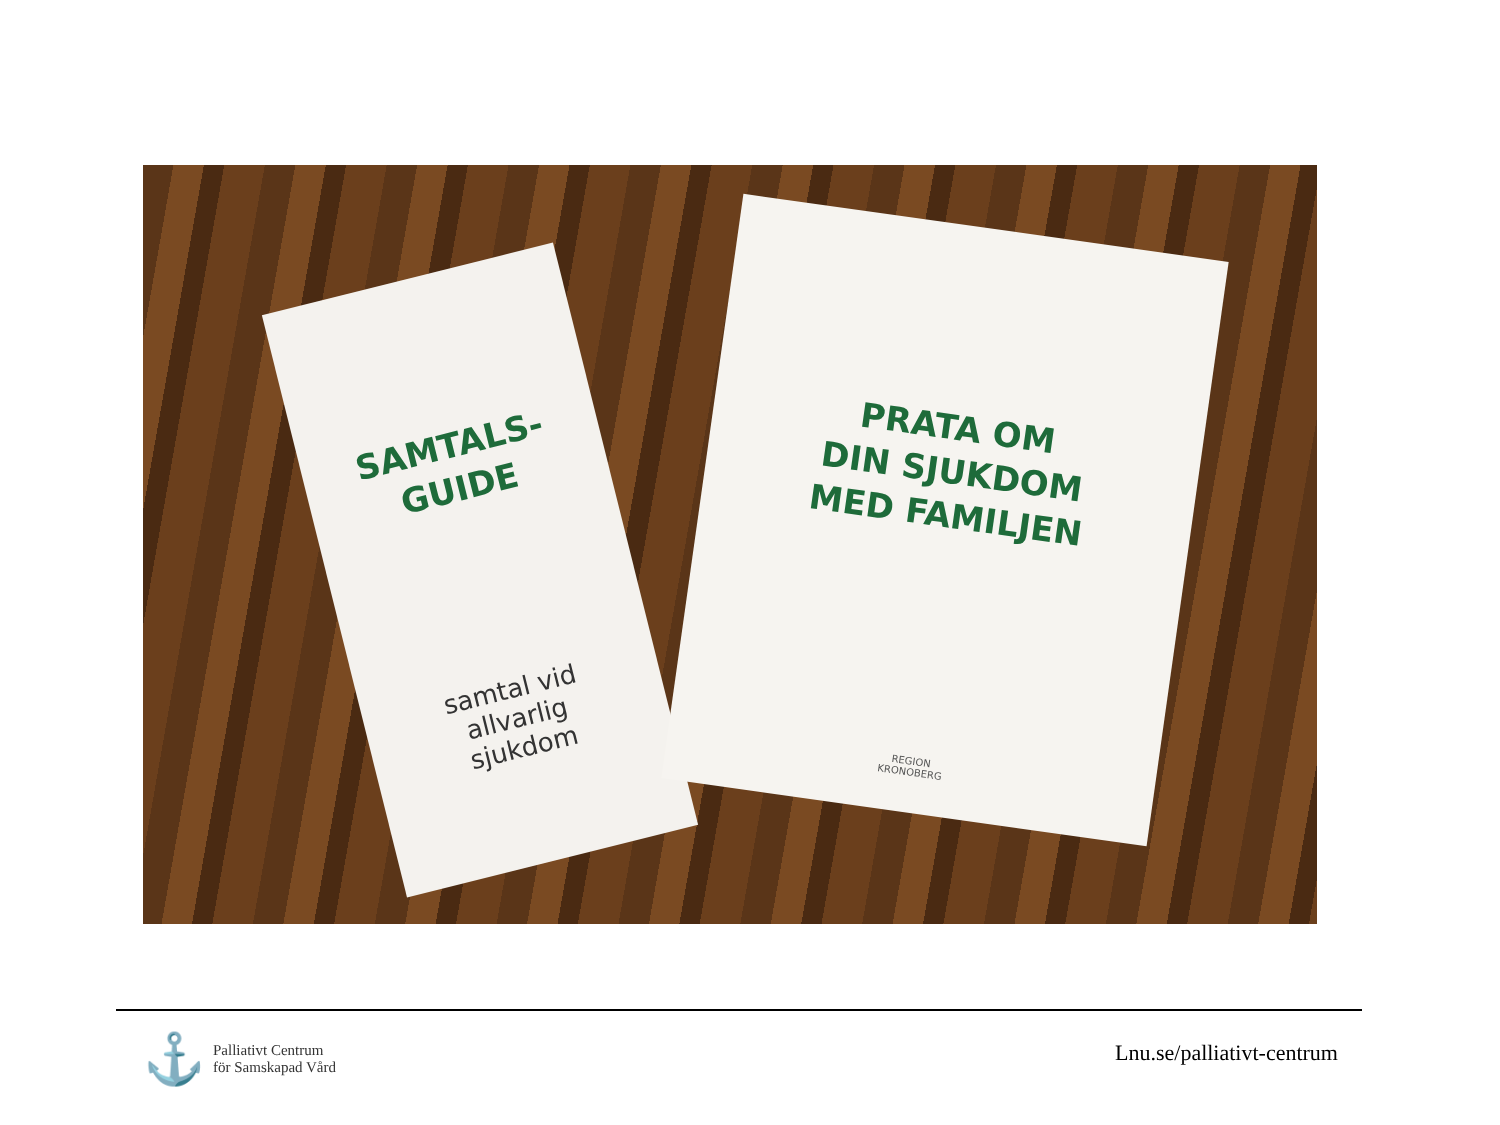SAMTALS-
GUIDE
samtal vid
allvarlig
sjukdom
PRATA OM
DIN SJUKDOM
MED FAMILJEN
REGION
KRONOBERG
⚓ Palliativt Centrum
för Samskapad Vård
Lnu.se/palliativt-centrum